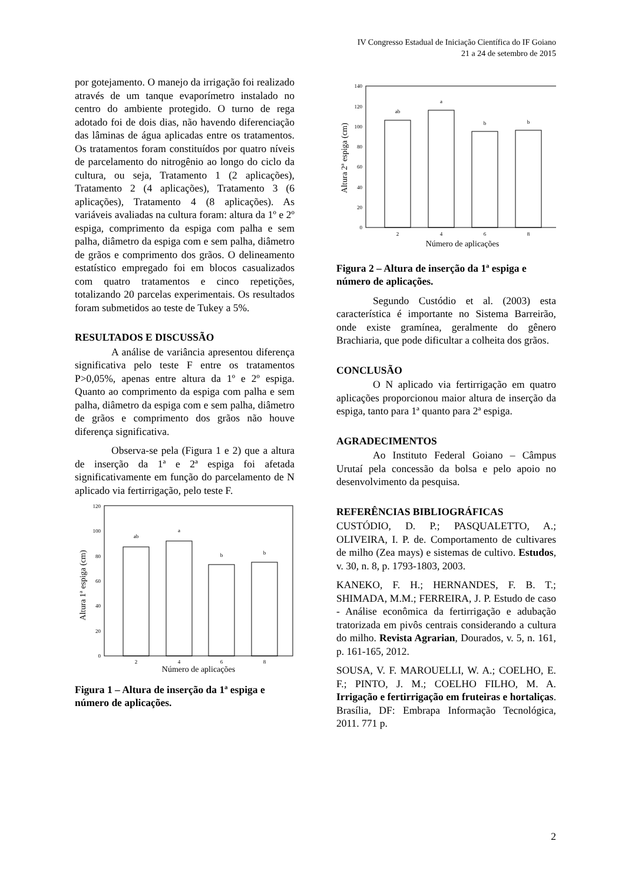IV Congresso Estadual de Iniciação Científica do IF Goiano
21 a 24 de setembro de 2015
por gotejamento. O manejo da irrigação foi realizado através de um tanque evaporímetro instalado no centro do ambiente protegido. O turno de rega adotado foi de dois dias, não havendo diferenciação das lâminas de água aplicadas entre os tratamentos. Os tratamentos foram constituídos por quatro níveis de parcelamento do nitrogênio ao longo do ciclo da cultura, ou seja, Tratamento 1 (2 aplicações), Tratamento 2 (4 aplicações), Tratamento 3 (6 aplicações), Tratamento 4 (8 aplicações). As variáveis avaliadas na cultura foram: altura da 1º e 2º espiga, comprimento da espiga com palha e sem palha, diâmetro da espiga com e sem palha, diâmetro de grãos e comprimento dos grãos. O delineamento estatístico empregado foi em blocos casualizados com quatro tratamentos e cinco repetições, totalizando 20 parcelas experimentais. Os resultados foram submetidos ao teste de Tukey a 5%.
RESULTADOS E DISCUSSÃO
A análise de variância apresentou diferença significativa pelo teste F entre os tratamentos P>0,05%, apenas entre altura da 1º e 2º espiga. Quanto ao comprimento da espiga com palha e sem palha, diâmetro da espiga com e sem palha, diâmetro de grãos e comprimento dos grãos não houve diferença significativa.
Observa-se pela (Figura 1 e 2) que a altura de inserção da 1ª e 2ª espiga foi afetada significativamente em função do parcelamento de N aplicado via fertirrigação, pelo teste F.
0
20
40
60
80
100
120
ab
a
b
b
2
4
6
8
Número de aplicações
Altura 1ª espiga (cm)
Figura 1 – Altura de inserção da 1ª espiga e número de aplicações.
0
20
40
60
80
100
120
140
ab
a
b
b
2
4
6
8
Número de aplicações
Altura 2ª espiga (cm)
Figura 2 – Altura de inserção da 1ª espiga e número de aplicações.
Segundo Custódio et al. (2003) esta característica é importante no Sistema Barreirão, onde existe gramínea, geralmente do gênero Brachiaria, que pode dificultar a colheita dos grãos.
CONCLUSÃO
O N aplicado via fertirrigação em quatro aplicações proporcionou maior altura de inserção da espiga, tanto para 1ª quanto para 2ª espiga.
AGRADECIMENTOS
Ao Instituto Federal Goiano – Câmpus Urutaí pela concessão da bolsa e pelo apoio no desenvolvimento da pesquisa.
REFERÊNCIAS BIBLIOGRÁFICAS
CUSTÓDIO, D. P.; PASQUALETTO, A.; OLIVEIRA, I. P. de. Comportamento de cultivares de milho (Zea mays) e sistemas de cultivo. Estudos, v. 30, n. 8, p. 1793-1803, 2003.
KANEKO, F. H.; HERNANDES, F. B. T.; SHIMADA, M.M.; FERREIRA, J. P. Estudo de caso - Análise econômica da fertirrigação e adubação tratorizada em pivôs centrais considerando a cultura do milho. Revista Agrarian, Dourados, v. 5, n. 161, p. 161-165, 2012.
SOUSA, V. F. MAROUELLI, W. A.; COELHO, E. F.; PINTO, J. M.; COELHO FILHO, M. A. Irrigação e fertirrigação em fruteiras e hortaliças. Brasília, DF: Embrapa Informação Tecnológica, 2011. 771 p.
2